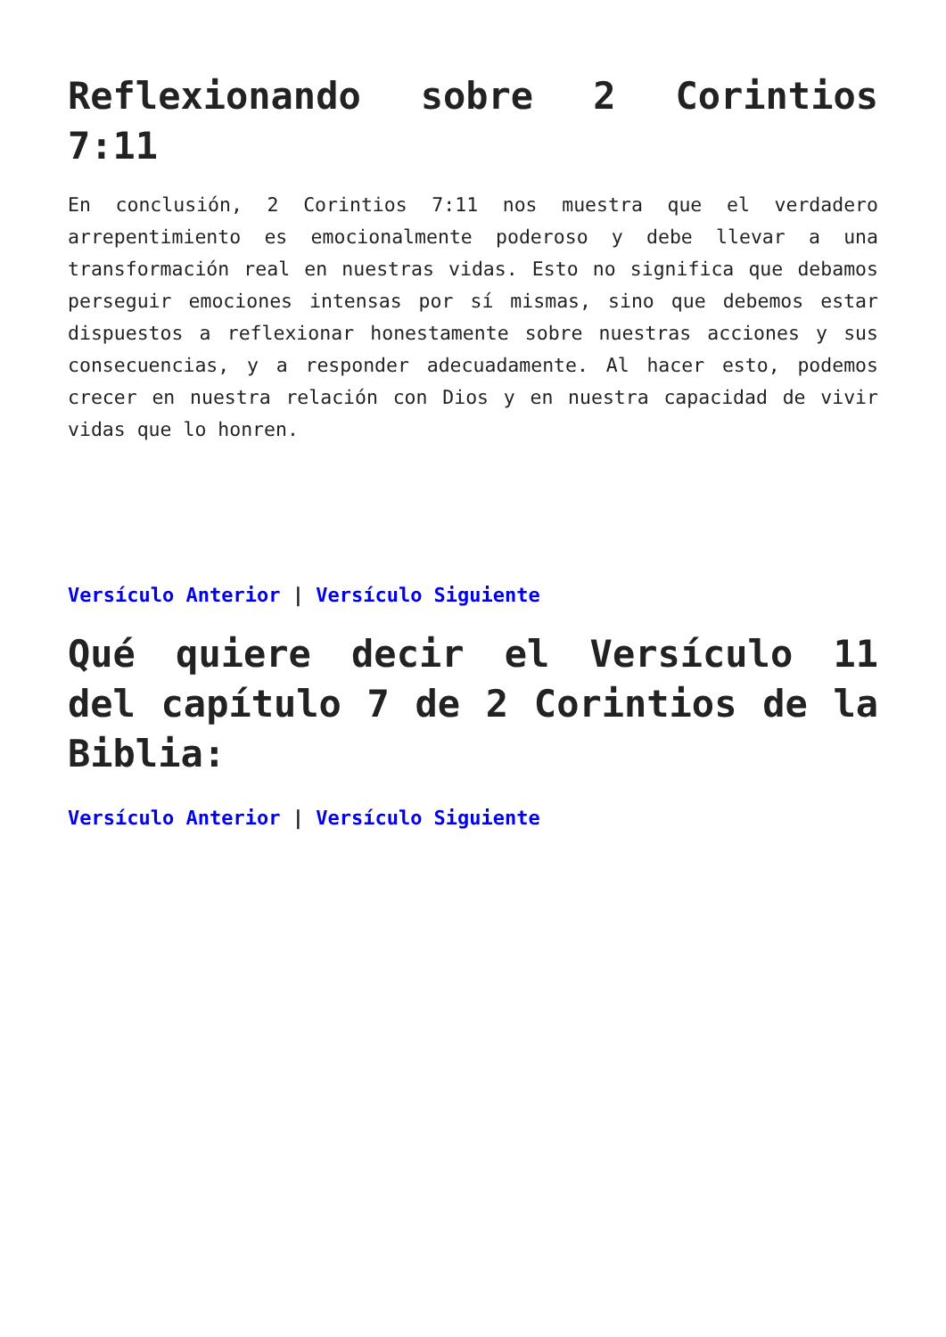Reflexionando sobre 2 Corintios 7:11
En conclusión, 2 Corintios 7:11 nos muestra que el verdadero arrepentimiento es emocionalmente poderoso y debe llevar a una transformación real en nuestras vidas. Esto no significa que debamos perseguir emociones intensas por sí mismas, sino que debemos estar dispuestos a reflexionar honestamente sobre nuestras acciones y sus consecuencias, y a responder adecuadamente. Al hacer esto, podemos crecer en nuestra relación con Dios y en nuestra capacidad de vivir vidas que lo honren.
Versículo Anterior | Versículo Siguiente
Qué quiere decir el Versículo 11 del capítulo 7 de 2 Corintios de la Biblia:
Versículo Anterior | Versículo Siguiente